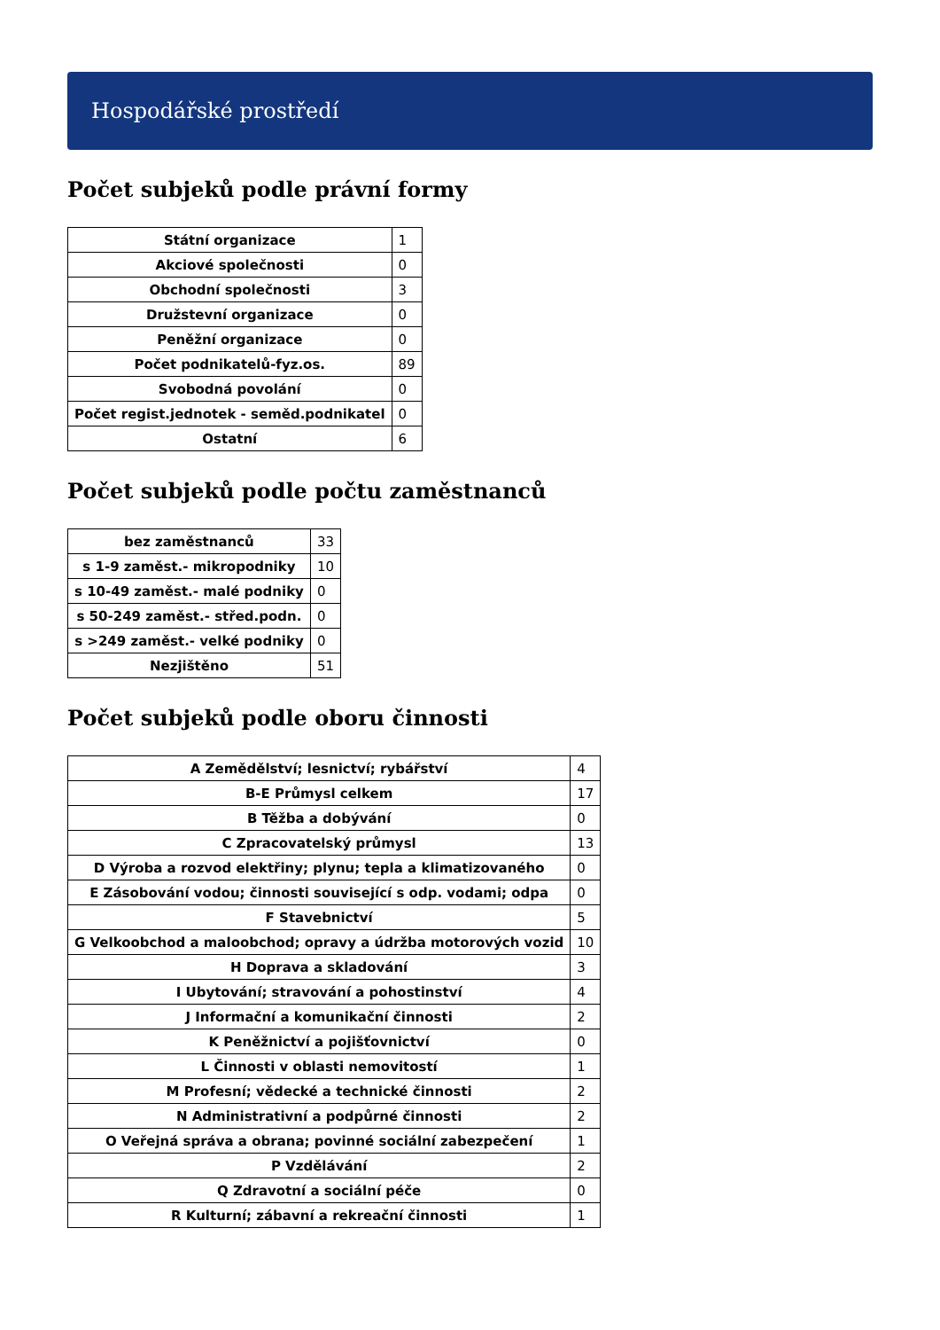Hospodářské prostředí
Počet subjeků podle právní formy
| Státní organizace | 1 |
| Akciové společnosti | 0 |
| Obchodní společnosti | 3 |
| Družstevní organizace | 0 |
| Peněžní organizace | 0 |
| Počet podnikatelů-fyz.os. | 89 |
| Svobodná povolání | 0 |
| Počet regist.jednotek - seměd.podnikatel | 0 |
| Ostatní | 6 |
Počet subjeků podle počtu zaměstnanců
| bez zaměstnanců | 33 |
| s 1-9 zaměst.- mikropodniky | 10 |
| s 10-49 zaměst.- malé podniky | 0 |
| s 50-249 zaměst.- střed.podn. | 0 |
| s >249 zaměst.- velké podniky | 0 |
| Nezjištěno | 51 |
Počet subjeků podle oboru činnosti
| A Zemědělství; lesnictví; rybářství | 4 |
| B-E Průmysl celkem | 17 |
| B Těžba a dobývání | 0 |
| C Zpracovatelský průmysl | 13 |
| D Výroba a rozvod elektřiny; plynu; tepla a klimatizovaného | 0 |
| E Zásobování vodou; činnosti související s odp. vodami; odpa | 0 |
| F Stavebnictví | 5 |
| G Velkoobchod a maloobchod; opravy a údržba motorových vozid | 10 |
| H Doprava a skladování | 3 |
| I Ubytování; stravování a pohostinství | 4 |
| J Informační a komunikační činnosti | 2 |
| K Peněžnictví a pojišťovnictví | 0 |
| L Činnosti v oblasti nemovitostí | 1 |
| M Profesní; vědecké a technické činnosti | 2 |
| N Administrativní a podpůrné činnosti | 2 |
| O Veřejná správa a obrana; povinné sociální zabezpečení | 1 |
| P Vzdělávání | 2 |
| Q Zdravotní a sociální péče | 0 |
| R Kulturní; zábavní a rekreační činnosti | 1 |